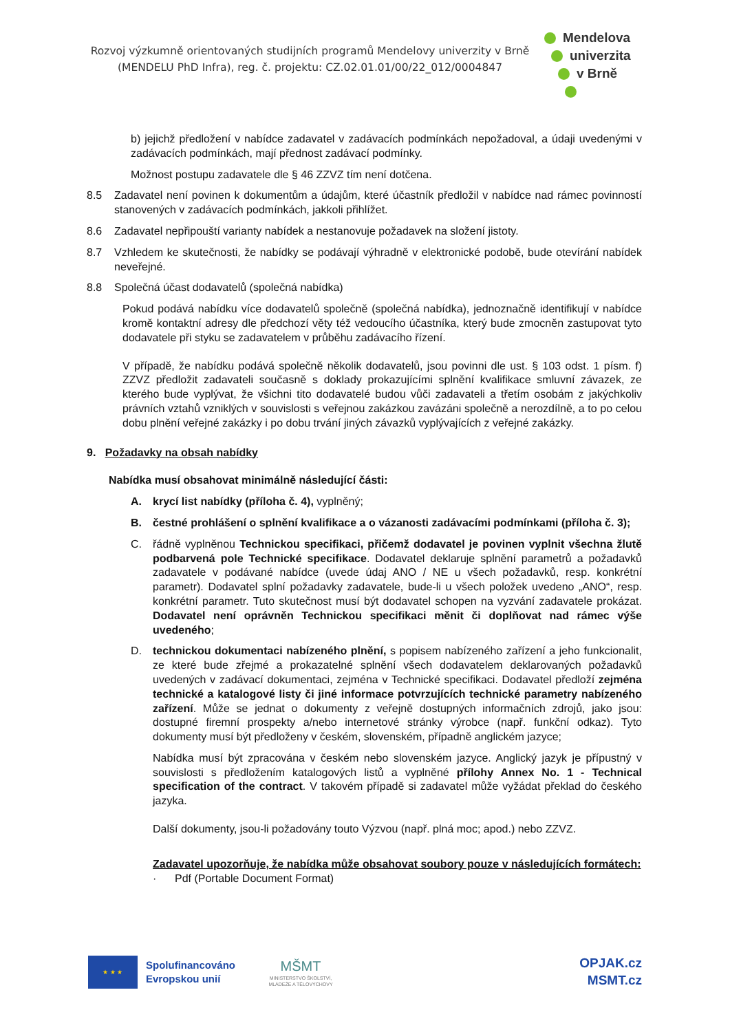Rozvoj výzkumně orientovaných studijních programů Mendelovy univerzity v Brně
(MENDELU PhD Infra), reg. č. projektu: CZ.02.01.01/00/22_012/0004847
Mendelova
univerzita
v Brně
b) jejichž předložení v nabídce zadavatel v zadávacích podmínkách nepožadoval, a údaji uvedenými v zadávacích podmínkách, mají přednost zadávací podmínky.
Možnost postupu zadavatele dle § 46 ZZVZ tím není dotčena.
8.5 Zadavatel není povinen k dokumentům a údajům, které účastník předložil v nabídce nad rámec povinností stanovených v zadávacích podmínkách, jakkoli přihlížet.
8.6 Zadavatel nepřipouští varianty nabídek a nestanovuje požadavek na složení jistoty.
8.7 Vzhledem ke skutečnosti, že nabídky se podávají výhradně v elektronické podobě, bude otevírání nabídek neveřejné.
8.8 Společná účast dodavatelů (společná nabídka)
Pokud podává nabídku více dodavatelů společně (společná nabídka), jednoznačně identifikují v nabídce kromě kontaktní adresy dle předchozí věty též vedoucího účastníka, který bude zmocněn zastupovat tyto dodavatele při styku se zadavatelem v průběhu zadávacího řízení.
V případě, že nabídku podává společně několik dodavatelů, jsou povinni dle ust. § 103 odst. 1 písm. f) ZZVZ předložit zadavateli současně s doklady prokazujícími splnění kvalifikace smluvní závazek, ze kterého bude vyplývat, že všichni tito dodavatelé budou vůči zadavateli a třetím osobám z jakýchkoliv právních vztahů vzniklých v souvislosti s veřejnou zakázkou zavázáni společně a nerozdílně, a to po celou dobu plnění veřejné zakázky i po dobu trvání jiných závazků vyplývajících z veřejné zakázky.
9. Požadavky na obsah nabídky
Nabídka musí obsahovat minimálně následující části:
A. krycí list nabídky (příloha č. 4), vyplněný;
B. čestné prohlášení o splnění kvalifikace a o vázanosti zadávacími podmínkami (příloha č. 3);
C. řádně vyplněnou Technickou specifikaci, přičemž dodavatel je povinen vyplnit všechna žlutě podbarvená pole Technické specifikace. Dodavatel deklaruje splnění parametrů a požadavků zadavatele v podávané nabídce (uvede údaj ANO / NE u všech požadavků, resp. konkrétní parametr). Dodavatel splní požadavky zadavatele, bude-li u všech položek uvedeno „ANO“, resp. konkrétní parametr. Tuto skutečnost musí být dodavatel schopen na vyzvání zadavatele prokázat. Dodavatel není oprávněn Technickou specifikaci měnit či doplňovat nad rámec výše uvedeného;
D. technickou dokumentaci nabízeného plnění, s popisem nabízeného zařízení a jeho funkcionalit, ze které bude zřejmé a prokazatelné splnění všech dodavatelem deklarovaných požadavků uvedených v zadávací dokumentaci, zejména v Technické specifikaci. Dodavatel předloží zejména technické a katalogové listy či jiné informace potvrzujících technické parametry nabízeného zařízení. Může se jednat o dokumenty z veřejně dostupných informačních zdrojů, jako jsou: dostupné firemní prospekty a/nebo internetové stránky výrobce (např. funkční odkaz). Tyto dokumenty musí být předloženy v českém, slovenském, případně anglickém jazyce;
Nabídka musí být zpracována v českém nebo slovenském jazyce. Anglický jazyk je přípustný v souvislosti s předložením katalogových listů a vyplněné přílohy Annex No. 1 - Technical specification of the contract. V takovém případě si zadavatel může vyžádat překlad do českého jazyka.
Další dokumenty, jsou-li požadovány touto Výzvou (např. plná moc; apod.) nebo ZZVZ.
Zadavatel upozorňuje, že nabídka může obsahovat soubory pouze v následujících formátech:
· Pdf (Portable Document Format)
★ ★ ★
Spolufinancováno
Evropskou unií
MŠMT
MINISTERSTVO ŠKOLSTVÍ, MLÁDEŽE A TĚLOVÝCHOVY
OPJAK.cz
MSMT.cz